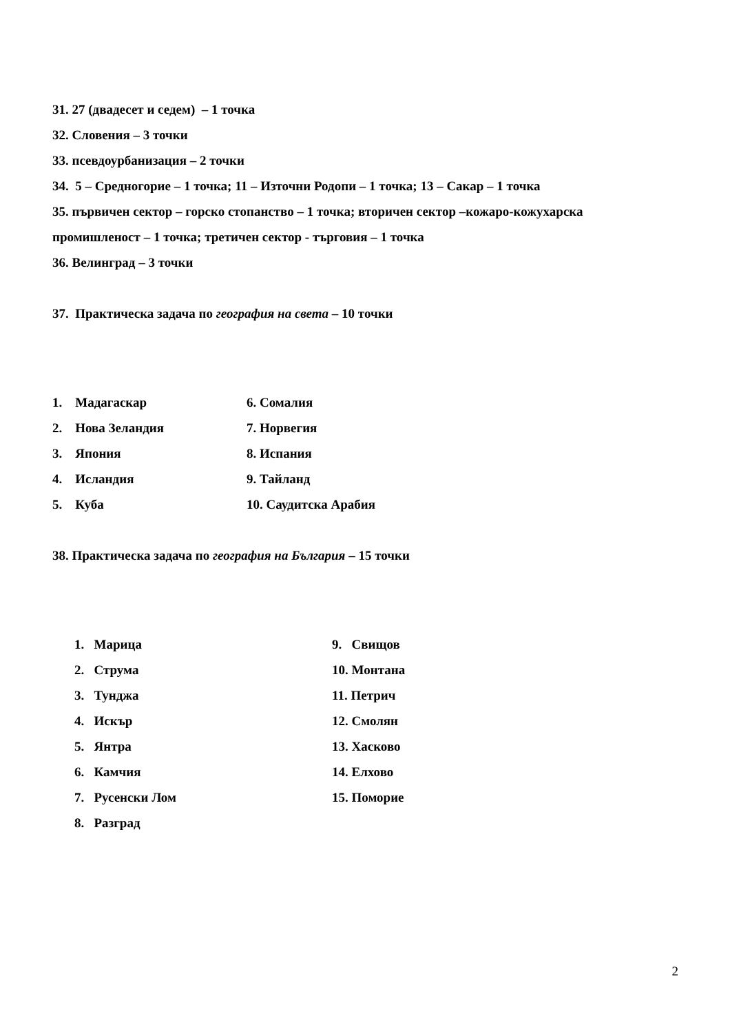31. 27 (двадесет и седем) – 1 точка
32. Словения – 3 точки
33. псевдоурбанизация – 2 точки
34. 5 – Средногорие – 1 точка; 11 – Източни Родопи – 1 точка; 13 – Сакар – 1 точка
35. първичен сектор – горско стопанство – 1 точка; вторичен сектор –кожаро-кожухарска промишленост – 1 точка; третичен сектор - търговия – 1 точка
36. Велинград – 3 точки
37. Практическа задача по география на света – 10 точки
1. Мадагаскар
2. Нова Зеландия
3. Япония
4. Исландия
5. Куба
6. Сомалия
7. Норвегия
8. Испания
9. Тайланд
10. Саудитска Арабия
38. Практическа задача по география на България – 15 точки
1. Марица
2. Струма
3. Тунджа
4. Искър
5. Янтра
6. Камчия
7. Русенски Лом
8. Разград
9. Свищов
10. Монтана
11. Петрич
12. Смолян
13. Хасково
14. Елхово
15. Поморие
2